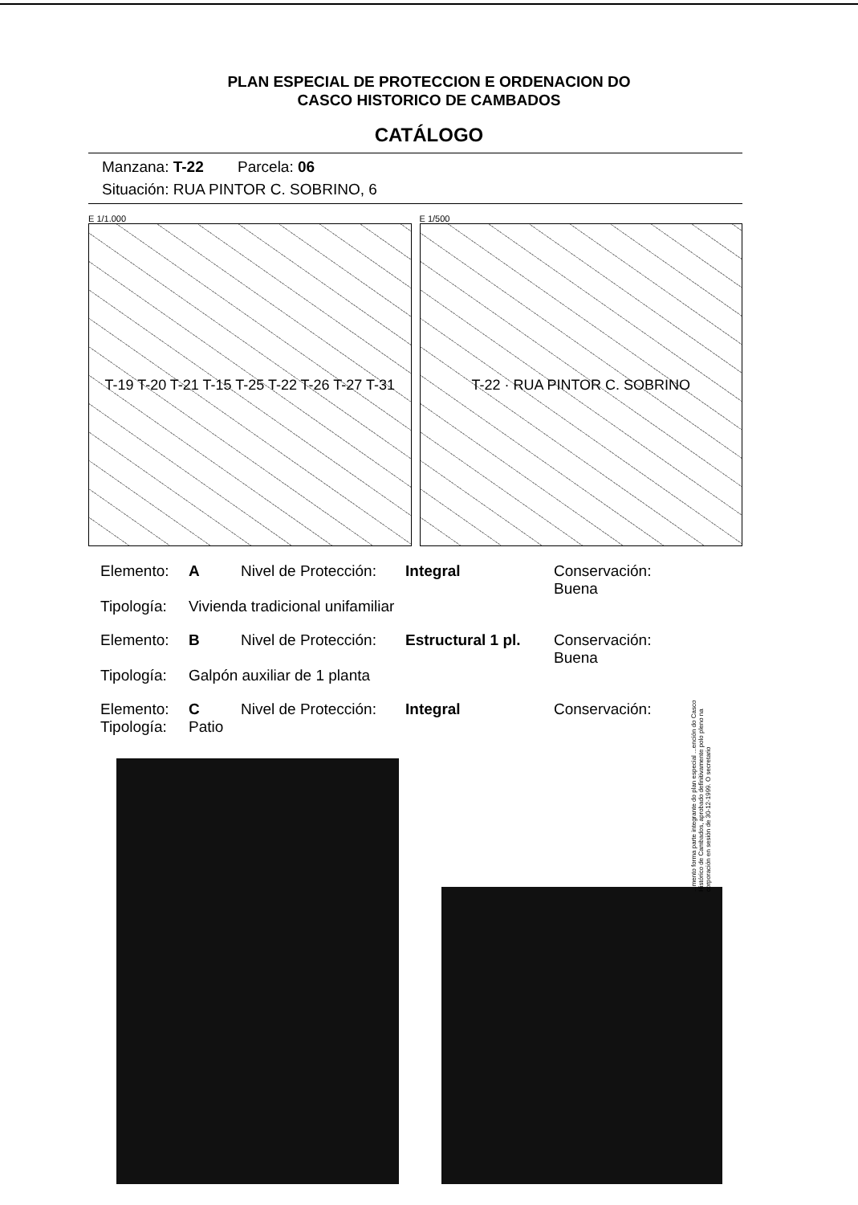PLAN ESPECIAL DE PROTECCION E ORDENACION DO
CASCO HISTORICO DE CAMBADOS
CATÁLOGO
Manzana: T-22 Parcela: 06
Situación: RUA PINTOR C. SOBRINO, 6
E 1/1.000
T-19 T-20 T-21 T-15 T-25 T-22 T-26 T-27 T-31
E 1/500
T-22 · RUA PINTOR C. SOBRINO
Elemento: A Nivel de Protección: Integral Conservación: Buena
Tipología: Vivienda tradicional unifamiliar
Elemento: B Nivel de Protección: Estructural 1 pl. Conservación: Buena
Tipología: Galpón auxiliar de 1 planta
Elemento: C Nivel de Protección: Integral Conservación:
Tipología: Patio
...mento forma parte integrante do plan especial ...ención do Casco Histórico de Cambados, aprobado definitivamente polo pleno na corporación en sesión de 30-12-1999. O secretario